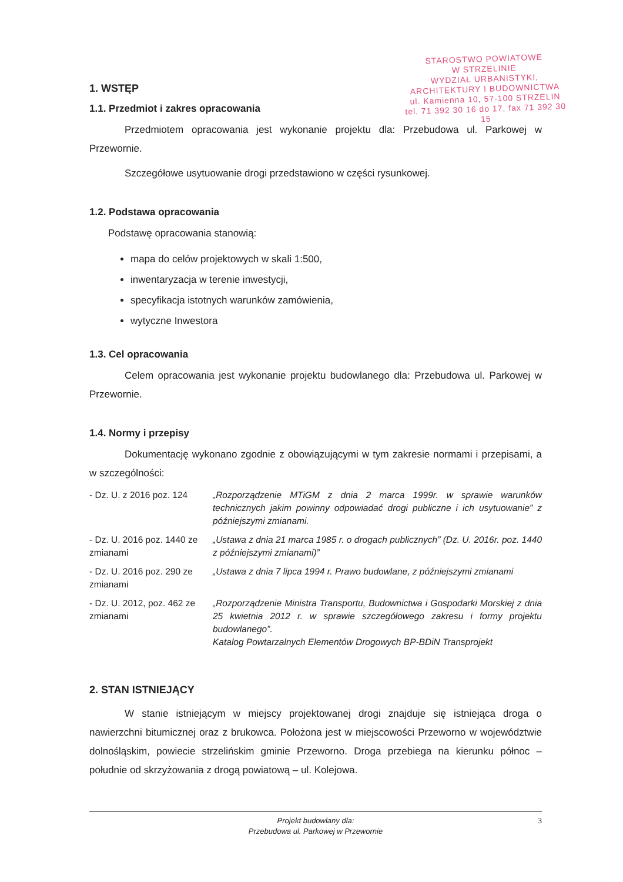STAROSTWO POWIATOWE
W STRZELINIE
WYDZIAŁ URBANISTYKI,
ARCHITEKTURY I BUDOWNICTWA
ul. Kamienna 10, 57-100 STRZELIN
tel. 71 392 30 16 do 17, fax 71 392 30 15
1. WSTĘP
1.1. Przedmiot i zakres opracowania
Przedmiotem opracowania jest wykonanie projektu dla: Przebudowa ul. Parkowej w Przewornie.
Szczegółowe usytuowanie drogi przedstawiono w części rysunkowej.
1.2. Podstawa opracowania
Podstawę opracowania stanowią:
mapa do celów projektowych w skali 1:500,
inwentaryzacja w terenie inwestycji,
specyfikacja istotnych warunków zamówienia,
wytyczne Inwestora
1.3. Cel opracowania
Celem opracowania jest wykonanie projektu budowlanego dla: Przebudowa ul. Parkowej w Przewornie.
1.4. Normy i przepisy
Dokumentację wykonano zgodnie z obowiązującymi w tym zakresie normami i przepisami, a w szczególności:
- Dz. U. z 2016 poz. 124
„Rozporządzenie MTiGM z dnia 2 marca 1999r. w sprawie warunków technicznych jakim powinny odpowiadać drogi publiczne i ich usytuowanie” z późniejszymi zmianami.
- Dz. U. 2016 poz. 1440 ze zmianami
„Ustawa z dnia 21 marca 1985 r. o drogach publicznych” (Dz. U. 2016r. poz. 1440 z późniejszymi zmianami)”
- Dz. U. 2016 poz. 290 ze zmianami
„Ustawa z dnia 7 lipca 1994 r. Prawo budowlane, z późniejszymi zmianami
- Dz. U. 2012, poz. 462 ze zmianami
„Rozporządzenie Ministra Transportu, Budownictwa i Gospodarki Morskiej z dnia 25 kwietnia 2012 r. w sprawie szczegółowego zakresu i formy projektu budowlanego”.
Katalog Powtarzalnych Elementów Drogowych BP-BDiN Transprojekt
2. STAN ISTNIEJĄCY
W stanie istniejącym w miejscy projektowanej drogi znajduje się istniejąca droga o nawierzchni bitumicznej oraz z brukowca. Położona jest w miejscowości Przeworno w województwie dolnośląskim, powiecie strzelińskim gminie Przeworno. Droga przebiega na kierunku północ – południe od skrzyżowania z drogą powiatową – ul. Kolejowa.
Projekt budowlany dla:
Przebudowa ul. Parkowej w Przewornie
3